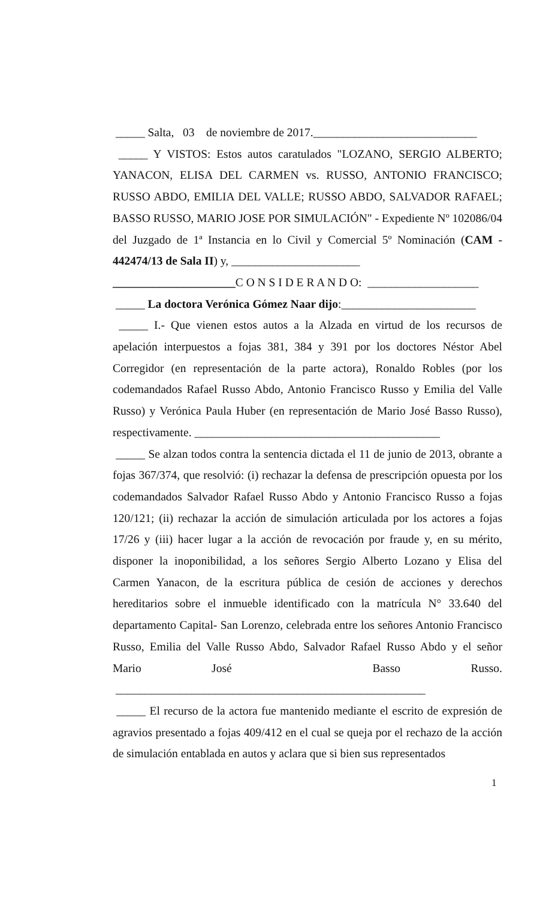_____ Salta, 03 de noviembre de 2017.____________________________
_____ Y VISTOS: Estos autos caratulados "LOZANO, SERGIO ALBERTO; YANACON, ELISA DEL CARMEN vs. RUSSO, ANTONIO FRANCISCO; RUSSO ABDO, EMILIA DEL VALLE; RUSSO ABDO, SALVADOR RAFAEL; BASSO RUSSO, MARIO JOSE POR SIMULACIÓN" - Expediente Nº 102086/04 del Juzgado de 1ª Instancia en lo Civil y Comercial 5º Nominación (CAM - 442474/13 de Sala II) y, ______________________
_____________________C O N S I D E R A N D O: ___________________
_____ La doctora Verónica Gómez Naar dijo:_______________________
_____ I.- Que vienen estos autos a la Alzada en virtud de los recursos de apelación interpuestos a fojas 381, 384 y 391 por los doctores Néstor Abel Corregidor (en representación de la parte actora), Ronaldo Robles (por los codemandados Rafael Russo Abdo, Antonio Francisco Russo y Emilia del Valle Russo) y Verónica Paula Huber (en representación de Mario José Basso Russo), respectivamente. __________________________________________
_____ Se alzan todos contra la sentencia dictada el 11 de junio de 2013, obrante a fojas 367/374, que resolvió: (i) rechazar la defensa de prescripción opuesta por los codemandados Salvador Rafael Russo Abdo y Antonio Francisco Russo a fojas 120/121; (ii) rechazar la acción de simulación articulada por los actores a fojas 17/26 y (iii) hacer lugar a la acción de revocación por fraude y, en su mérito, disponer la inoponibilidad, a los señores Sergio Alberto Lozano y Elisa del Carmen Yanacon, de la escritura pública de cesión de acciones y derechos hereditarios sobre el inmueble identificado con la matrícula N° 33.640 del departamento Capital- San Lorenzo, celebrada entre los señores Antonio Francisco Russo, Emilia del Valle Russo Abdo, Salvador Rafael Russo Abdo y el señor Mario José Basso Russo. _____________________________________________________
_____ El recurso de la actora fue mantenido mediante el escrito de expresión de agravios presentado a fojas 409/412 en el cual se queja por el rechazo de la acción de simulación entablada en autos y aclara que si bien sus representados
1